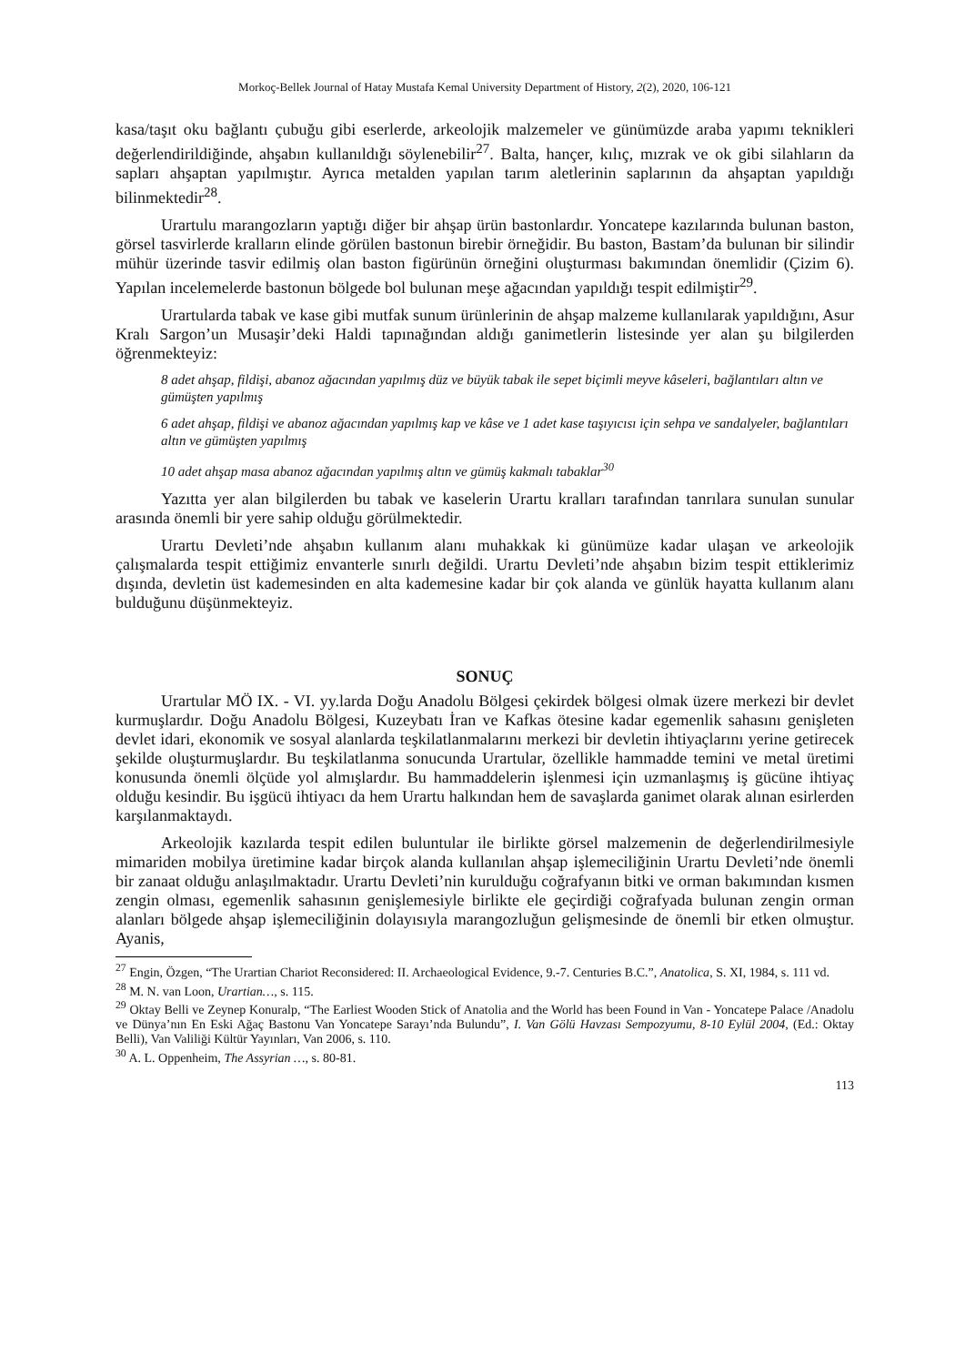Morkoç-Bellek Journal of Hatay Mustafa Kemal University Department of History, 2(2), 2020, 106-121
kasa/taşıt oku bağlantı çubuğu gibi eserlerde, arkeolojik malzemeler ve günümüzde araba yapımı teknikleri değerlendirildiğinde, ahşabın kullanıldığı söylenebilir<sup>27</sup>. Balta, hançer, kılıç, mızrak ve ok gibi silahların da sapları ahşaptan yapılmıştır. Ayrıca metalden yapılan tarım aletlerinin saplarının da ahşaptan yapıldığı bilinmektedir<sup>28</sup>.
Urartulu marangozların yaptığı diğer bir ahşap ürün bastonlardır. Yoncatepe kazılarında bulunan baston, görsel tasvirlerde kralların elinde görülen bastonun birebir örneğidir. Bu baston, Bastam’da bulunan bir silindir mühür üzerinde tasvir edilmiş olan baston figürünün örneğini oluşturması bakımından önemlidir (Çizim 6). Yapılan incelemelerde bastonun bölgede bol bulunan meşe ağacından yapıldığı tespit edilmiştir<sup>29</sup>.
Urartularda tabak ve kase gibi mutfak sunum ürünlerinin de ahşap malzeme kullanılarak yapıldığını, Asur Kralı Sargon’un Musaşir’deki Haldi tapınağından aldığı ganimetlerin listesinde yer alan şu bilgilerden öğrenmekteyiz:
8 adet ahşap, fildişi, abanoz ağacından yapılmış düz ve büyük tabak ile sepet biçimli meyve kâseleri, bağlantıları altın ve gümüşten yapılmış
6 adet ahşap, fildişi ve abanoz ağacından yapılmış kap ve kâse ve 1 adet kase taşıyıcısı için sehpa ve sandalyeler, bağlantıları altın ve gümüşten yapılmış
10 adet ahşap masa abanoz ağacından yapılmış altın ve gümüş kakmalı tabaklar<sup>30</sup>
Yazıtta yer alan bilgilerden bu tabak ve kaselerin Urartu kralları tarafından tanrılara sunulan sunular arasında önemli bir yere sahip olduğu görülmektedir.
Urartu Devleti’nde ahşabın kullanım alanı muhakkak ki günümüze kadar ulaşan ve arkeolojik çalışmalarda tespit ettiğimiz envanterle sınırlı değildi. Urartu Devleti’nde ahşabın bizim tespit ettiklerimiz dışında, devletin üst kademesinden en alta kademesine kadar bir çok alanda ve günlük hayatta kullanım alanı bulduğunu düşünmekteyiz.
SONUÇ
Urartular MÖ IX. - VI. yy.larda Doğu Anadolu Bölgesi çekirdek bölgesi olmak üzere merkezi bir devlet kurmuşlardır. Doğu Anadolu Bölgesi, Kuzeybatı İran ve Kafkas ötesine kadar egemenlik sahasını genişleten devlet idari, ekonomik ve sosyal alanlarda teşkilatlanmalarını merkezi bir devletin ihtiyaçlarını yerine getirecek şekilde oluşturmuşlardır. Bu teşkilatlanma sonucunda Urartular, özellikle hammadde temini ve metal üretimi konusunda önemli ölçüde yol almışlardır. Bu hammaddelerin işlenmesi için uzmanlaşmış iş gücüne ihtiyaç olduğu kesindir. Bu işgücü ihtiyacı da hem Urartu halkından hem de savaşlarda ganimet olarak alınan esirlerden karşılanmaktaydı.
Arkeolojik kazılarda tespit edilen buluntular ile birlikte görsel malzemenin de değerlendirilmesiyle mimariden mobilya üretimine kadar birçok alanda kullanılan ahşap işlemeciliğinin Urartu Devleti’nde önemli bir zanaat olduğu anlaşılmaktadır. Urartu Devleti’nin kurulduğu coğrafyanın bitki ve orman bakımından kısmen zengin olması, egemenlik sahasının genişlemesiyle birlikte ele geçirdiği coğrafyada bulunan zengin orman alanları bölgede ahşap işlemeciliğinin dolayısıyla marangozluğun gelişmesinde de önemli bir etken olmuştur. Ayanis,
<sup>27</sup> Engin, Özgen, “The Urartian Chariot Reconsidered: II. Archaeological Evidence, 9.-7. Centuries B.C.”, Anatolica, S. XI, 1984, s. 111 vd.
<sup>28</sup> M. N. van Loon, Urartian…, s. 115.
<sup>29</sup> Oktay Belli ve Zeynep Konuralp, “The Earliest Wooden Stick of Anatolia and the World has been Found in Van - Yoncatepe Palace /Anadolu ve Dünya’nın En Eski Ağaç Bastonu Van Yoncatepe Sarayı’nda Bulundu”, I. Van Gölü Havzası Sempozyumu, 8-10 Eylül 2004, (Ed.: Oktay Belli), Van Valiliği Kültür Yayınları, Van 2006, s. 110.
<sup>30</sup> A. L. Oppenheim, The Assyrian …, s. 80-81.
113